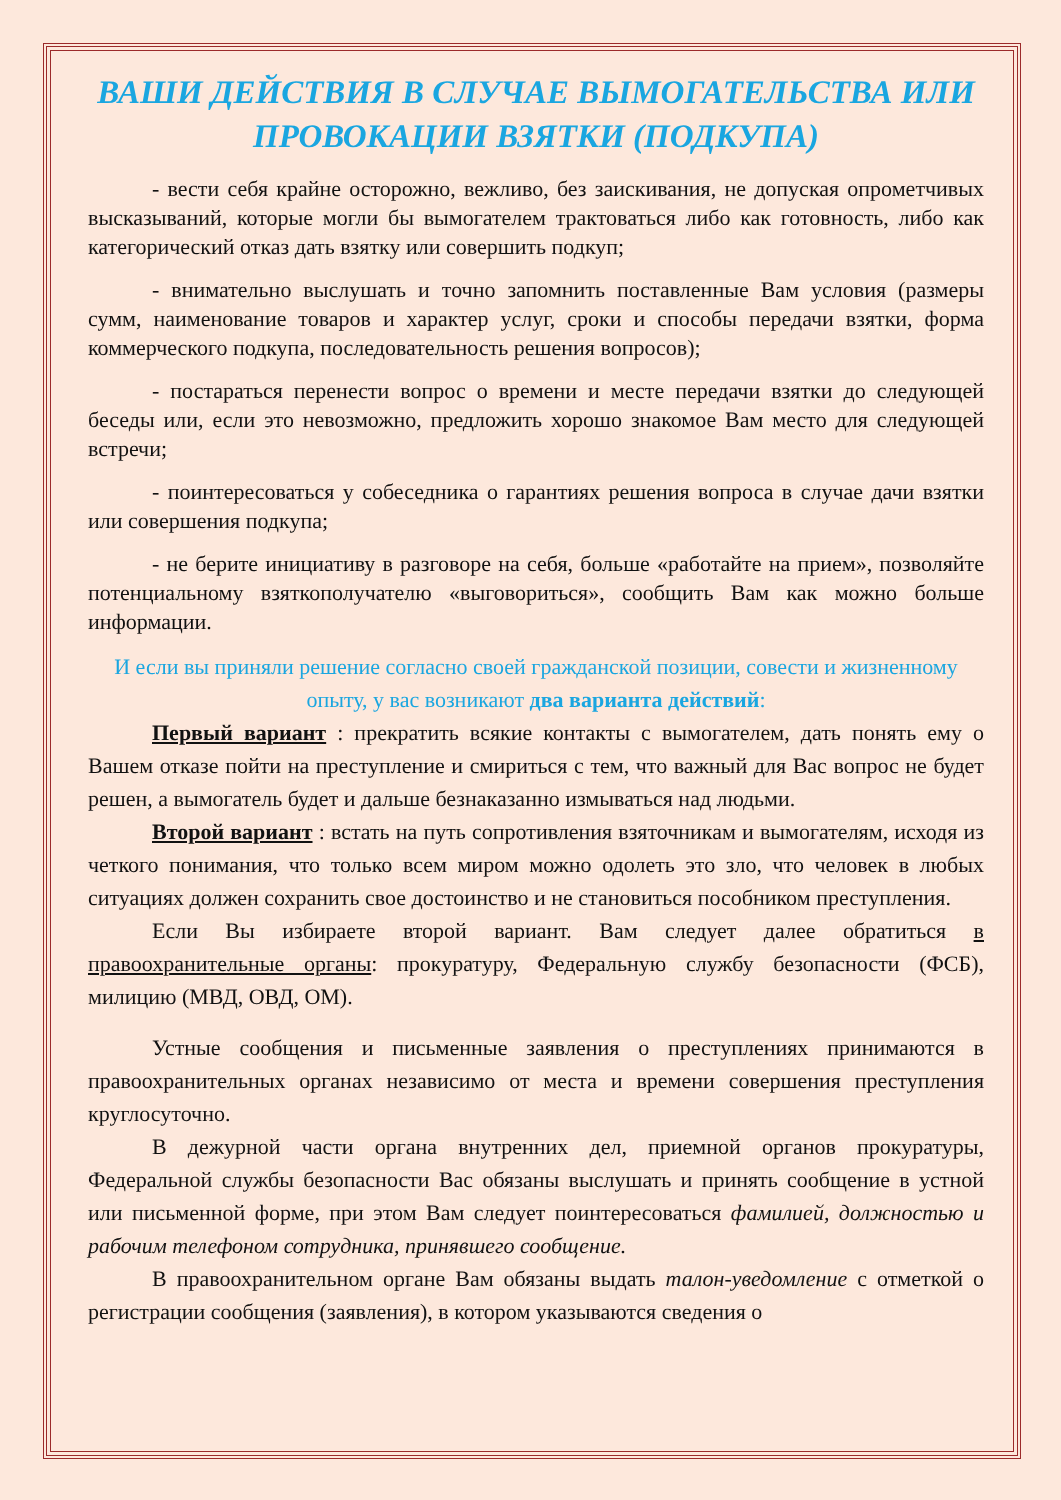ВАШИ ДЕЙСТВИЯ В СЛУЧАЕ ВЫМОГАТЕЛЬСТВА ИЛИ ПРОВОКАЦИИ ВЗЯТКИ (ПОДКУПА)
- вести себя крайне осторожно, вежливо, без заискивания, не допуская опрометчивых высказываний, которые могли бы вымогателем трактоваться либо как готовность, либо как категорический отказ дать взятку или совершить подкуп;
- внимательно выслушать и точно запомнить поставленные Вам условия (размеры сумм, наименование товаров и характер услуг, сроки и способы передачи взятки, форма коммерческого подкупа, последовательность решения вопросов);
- постараться перенести вопрос о времени и месте передачи взятки до следующей беседы или, если это невозможно, предложить хорошо знакомое Вам место для следующей встречи;
- поинтересоваться у собеседника о гарантиях решения вопроса в случае дачи взятки или совершения подкупа;
- не берите инициативу в разговоре на себя, больше «работайте на прием», позволяйте потенциальному взяткополучателю «выговориться», сообщить Вам как можно больше информации.
И если вы приняли решение согласно своей гражданской позиции, совести и жизненному опыту, у вас возникают два варианта действий:
Первый вариант : прекратить всякие контакты с вымогателем, дать понять ему о Вашем отказе пойти на преступление и смириться с тем, что важный для Вас вопрос не будет решен, а вымогатель будет и дальше безнаказанно измываться над людьми.
Второй вариант : встать на путь сопротивления взяточникам и вымогателям, исходя из четкого понимания, что только всем миром можно одолеть это зло, что человек в любых ситуациях должен сохранить свое достоинство и не становиться пособником преступления.
Если Вы избираете второй вариант. Вам следует далее обратиться в правоохранительные органы: прокуратуру, Федеральную службу безопасности (ФСБ), милицию (МВД, ОВД, ОМ).
Устные сообщения и письменные заявления о преступлениях принимаются в правоохранительных органах независимо от места и времени совершения преступления круглосуточно.
В дежурной части органа внутренних дел, приемной органов прокуратуры, Федеральной службы безопасности Вас обязаны выслушать и принять сообщение в устной или письменной форме, при этом Вам следует поинтересоваться фамилией, должностью и рабочим телефоном сотрудника, принявшего сообщение.
В правоохранительном органе Вам обязаны выдать талон-уведомление с отметкой о регистрации сообщения (заявления), в котором указываются сведения о